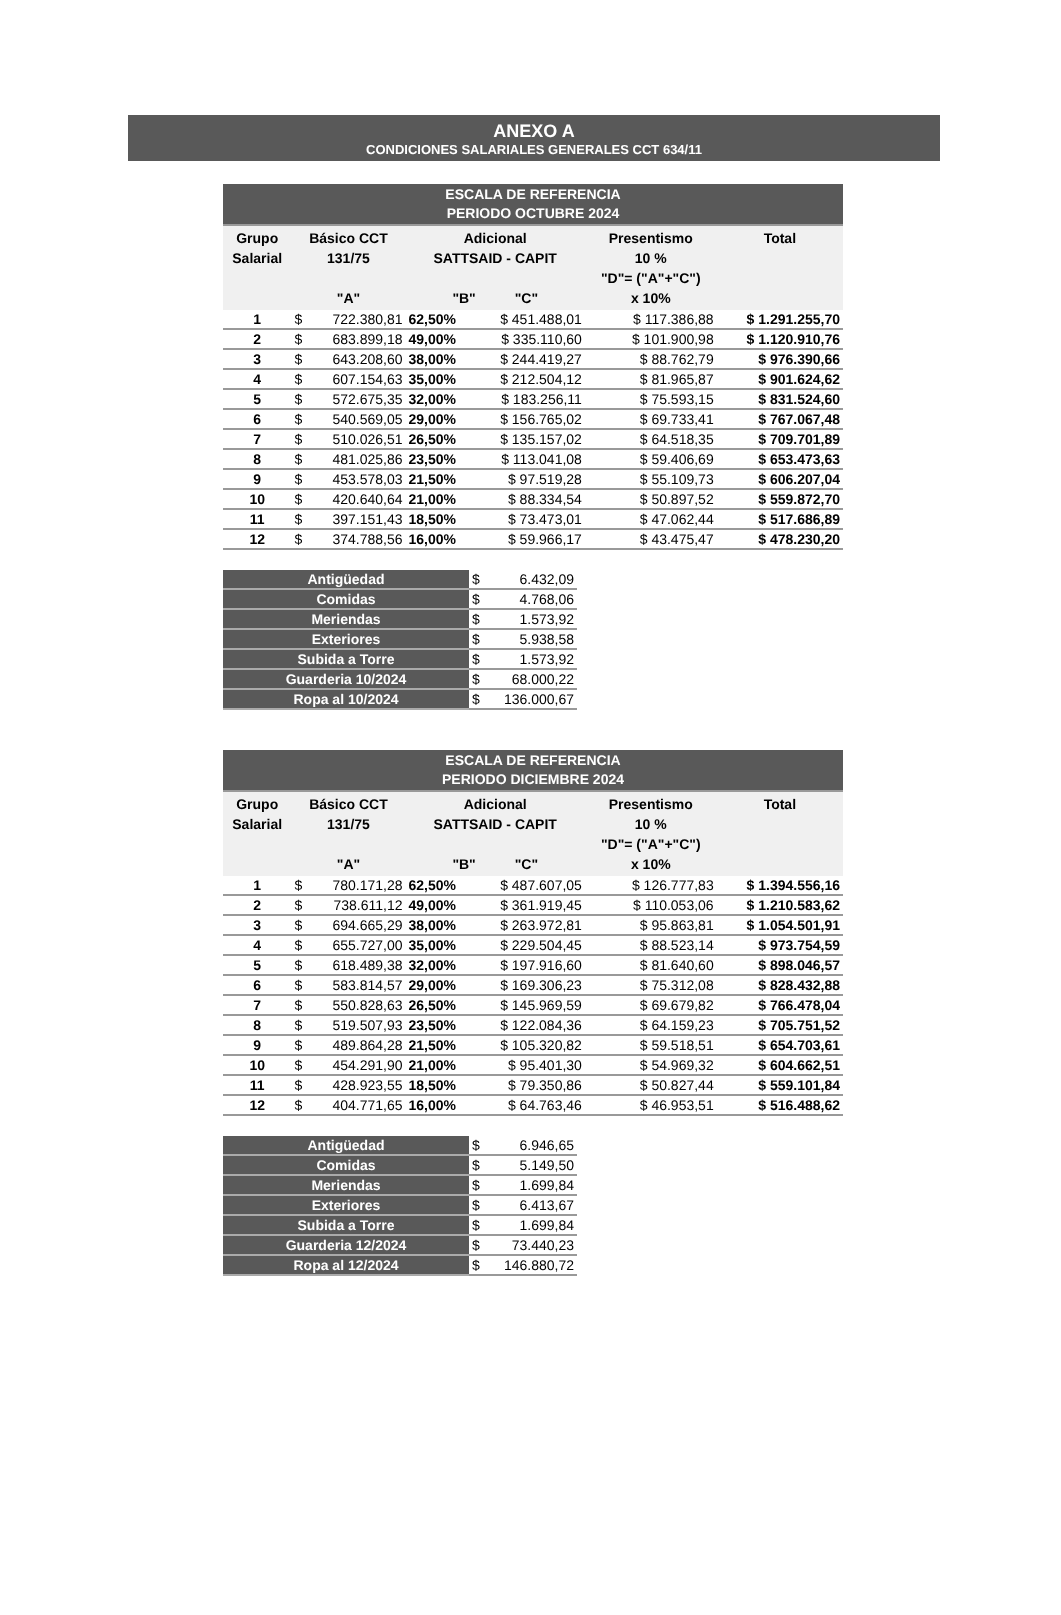ANEXO A
CONDICIONES SALARIALES GENERALES CCT 634/11
| ESCALA DE REFERENCIA PERIODO OCTUBRE 2024 | | | | | | |
| Grupo Salarial | Básico CCT 131/75 "A" | | Adicional SATTSAID - CAPIT "B" "C" | | Presentismo 10 % "D"= ("A"+"C") x 10% | Total |
| 1 | $ | 722.380,81 | 62,50% | $ 451.488,01 | $ 117.386,88 | $ 1.291.255,70 |
| 2 | $ | 683.899,18 | 49,00% | $ 335.110,60 | $ 101.900,98 | $ 1.120.910,76 |
| 3 | $ | 643.208,60 | 38,00% | $ 244.419,27 | $ 88.762,79 | $ 976.390,66 |
| 4 | $ | 607.154,63 | 35,00% | $ 212.504,12 | $ 81.965,87 | $ 901.624,62 |
| 5 | $ | 572.675,35 | 32,00% | $ 183.256,11 | $ 75.593,15 | $ 831.524,60 |
| 6 | $ | 540.569,05 | 29,00% | $ 156.765,02 | $ 69.733,41 | $ 767.067,48 |
| 7 | $ | 510.026,51 | 26,50% | $ 135.157,02 | $ 64.518,35 | $ 709.701,89 |
| 8 | $ | 481.025,86 | 23,50% | $ 113.041,08 | $ 59.406,69 | $ 653.473,63 |
| 9 | $ | 453.578,03 | 21,50% | $ 97.519,28 | $ 55.109,73 | $ 606.207,04 |
| 10 | $ | 420.640,64 | 21,00% | $ 88.334,54 | $ 50.897,52 | $ 559.872,70 |
| 11 | $ | 397.151,43 | 18,50% | $ 73.473,01 | $ 47.062,44 | $ 517.686,89 |
| 12 | $ | 374.788,56 | 16,00% | $ 59.966,17 | $ 43.475,47 | $ 478.230,20 |
| Antigüedad | $ | 6.432,09 |
| Comidas | $ | 4.768,06 |
| Meriendas | $ | 1.573,92 |
| Exteriores | $ | 5.938,58 |
| Subida a Torre | $ | 1.573,92 |
| Guarderia 10/2024 | $ | 68.000,22 |
| Ropa al 10/2024 | $ | 136.000,67 |
| ESCALA DE REFERENCIA PERIODO DICIEMBRE 2024 | | | | | | |
| Grupo Salarial | Básico CCT 131/75 "A" | | Adicional SATTSAID - CAPIT "B" "C" | | Presentismo 10 % "D"= ("A"+"C") x 10% | Total |
| 1 | $ | 780.171,28 | 62,50% | $ 487.607,05 | $ 126.777,83 | $ 1.394.556,16 |
| 2 | $ | 738.611,12 | 49,00% | $ 361.919,45 | $ 110.053,06 | $ 1.210.583,62 |
| 3 | $ | 694.665,29 | 38,00% | $ 263.972,81 | $ 95.863,81 | $ 1.054.501,91 |
| 4 | $ | 655.727,00 | 35,00% | $ 229.504,45 | $ 88.523,14 | $ 973.754,59 |
| 5 | $ | 618.489,38 | 32,00% | $ 197.916,60 | $ 81.640,60 | $ 898.046,57 |
| 6 | $ | 583.814,57 | 29,00% | $ 169.306,23 | $ 75.312,08 | $ 828.432,88 |
| 7 | $ | 550.828,63 | 26,50% | $ 145.969,59 | $ 69.679,82 | $ 766.478,04 |
| 8 | $ | 519.507,93 | 23,50% | $ 122.084,36 | $ 64.159,23 | $ 705.751,52 |
| 9 | $ | 489.864,28 | 21,50% | $ 105.320,82 | $ 59.518,51 | $ 654.703,61 |
| 10 | $ | 454.291,90 | 21,00% | $ 95.401,30 | $ 54.969,32 | $ 604.662,51 |
| 11 | $ | 428.923,55 | 18,50% | $ 79.350,86 | $ 50.827,44 | $ 559.101,84 |
| 12 | $ | 404.771,65 | 16,00% | $ 64.763,46 | $ 46.953,51 | $ 516.488,62 |
| Antigüedad | $ | 6.946,65 |
| Comidas | $ | 5.149,50 |
| Meriendas | $ | 1.699,84 |
| Exteriores | $ | 6.413,67 |
| Subida a Torre | $ | 1.699,84 |
| Guarderia 12/2024 | $ | 73.440,23 |
| Ropa al 12/2024 | $ | 146.880,72 |